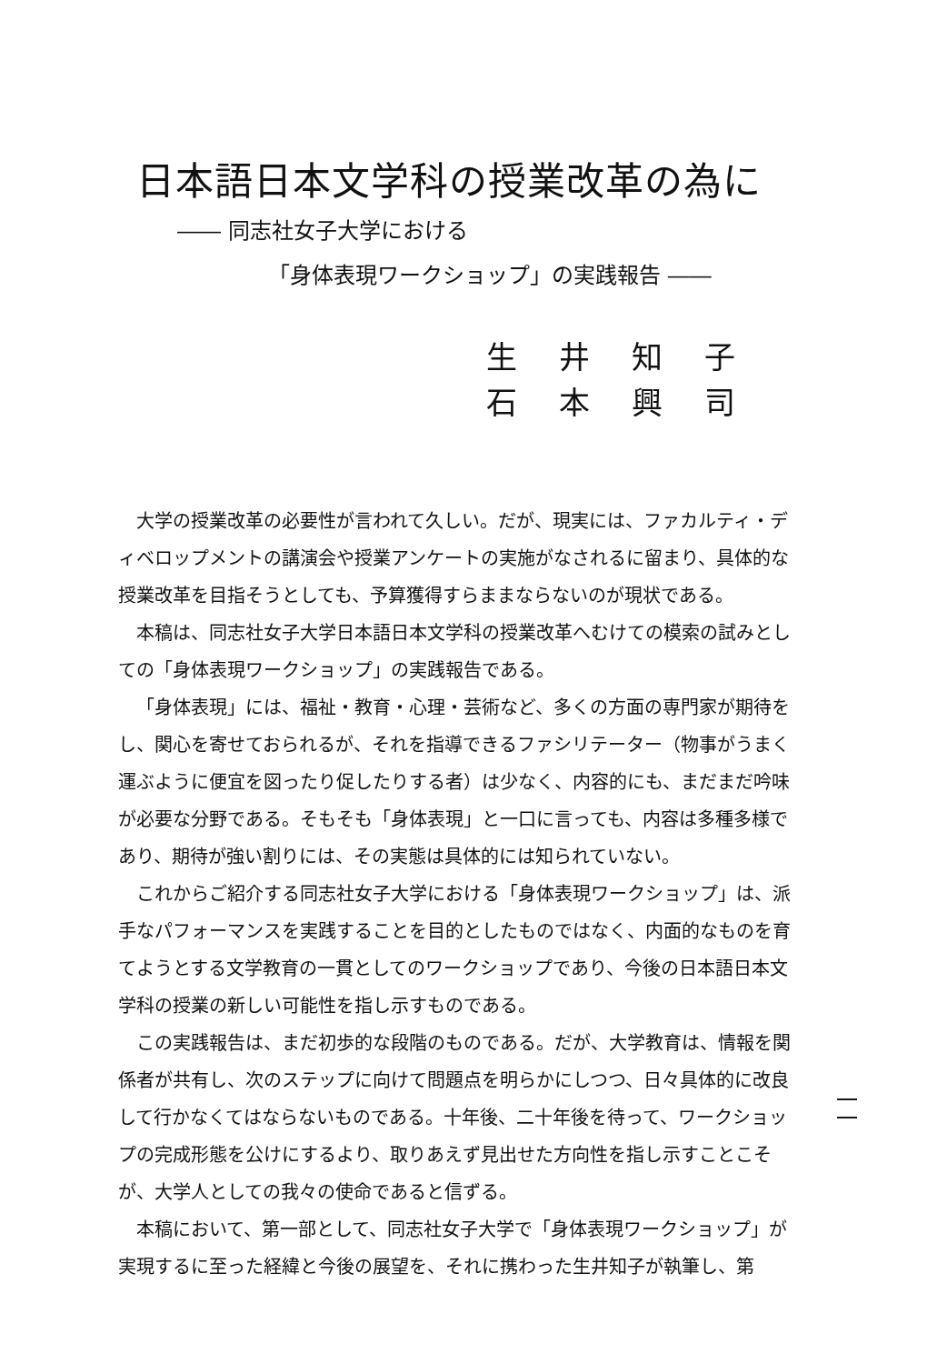日本語日本文学科の授業改革の為に
―― 同志社女子大学における
「身体表現ワークショップ」の実践報告 ――
生井知子石本興司
大学の授業改革の必要性が言われて久しい。だが、現実には、ファカルティ・ディベロップメントの講演会や授業アンケートの実施がなされるに留まり、具体的な授業改革を目指そうとしても、予算獲得すらままならないのが現状である。
本稿は、同志社女子大学日本語日本文学科の授業改革へむけての模索の試みとしての「身体表現ワークショップ」の実践報告である。
「身体表現」には、福祉・教育・心理・芸術など、多くの方面の専門家が期待をし、関心を寄せておられるが、それを指導できるファシリテーター（物事がうまく運ぶように便宜を図ったり促したりする者）は少なく、内容的にも、まだまだ吟味が必要な分野である。そもそも「身体表現」と一口に言っても、内容は多種多様であり、期待が強い割りには、その実態は具体的には知られていない。
これからご紹介する同志社女子大学における「身体表現ワークショップ」は、派手なパフォーマンスを実践することを目的としたものではなく、内面的なものを育てようとする文学教育の一貫としてのワークショップであり、今後の日本語日本文学科の授業の新しい可能性を指し示すものである。
この実践報告は、まだ初歩的な段階のものである。だが、大学教育は、情報を関係者が共有し、次のステップに向けて問題点を明らかにしつつ、日々具体的に改良して行かなくてはならないものである。十年後、二十年後を待って、ワークショップの完成形態を公けにするより、取りあえず見出せた方向性を指し示すことこそが、大学人としての我々の使命であると信ずる。
本稿において、第一部として、同志社女子大学で「身体表現ワークショップ」が実現するに至った経緯と今後の展望を、それに携わった生井知子が執筆し、第
一
一